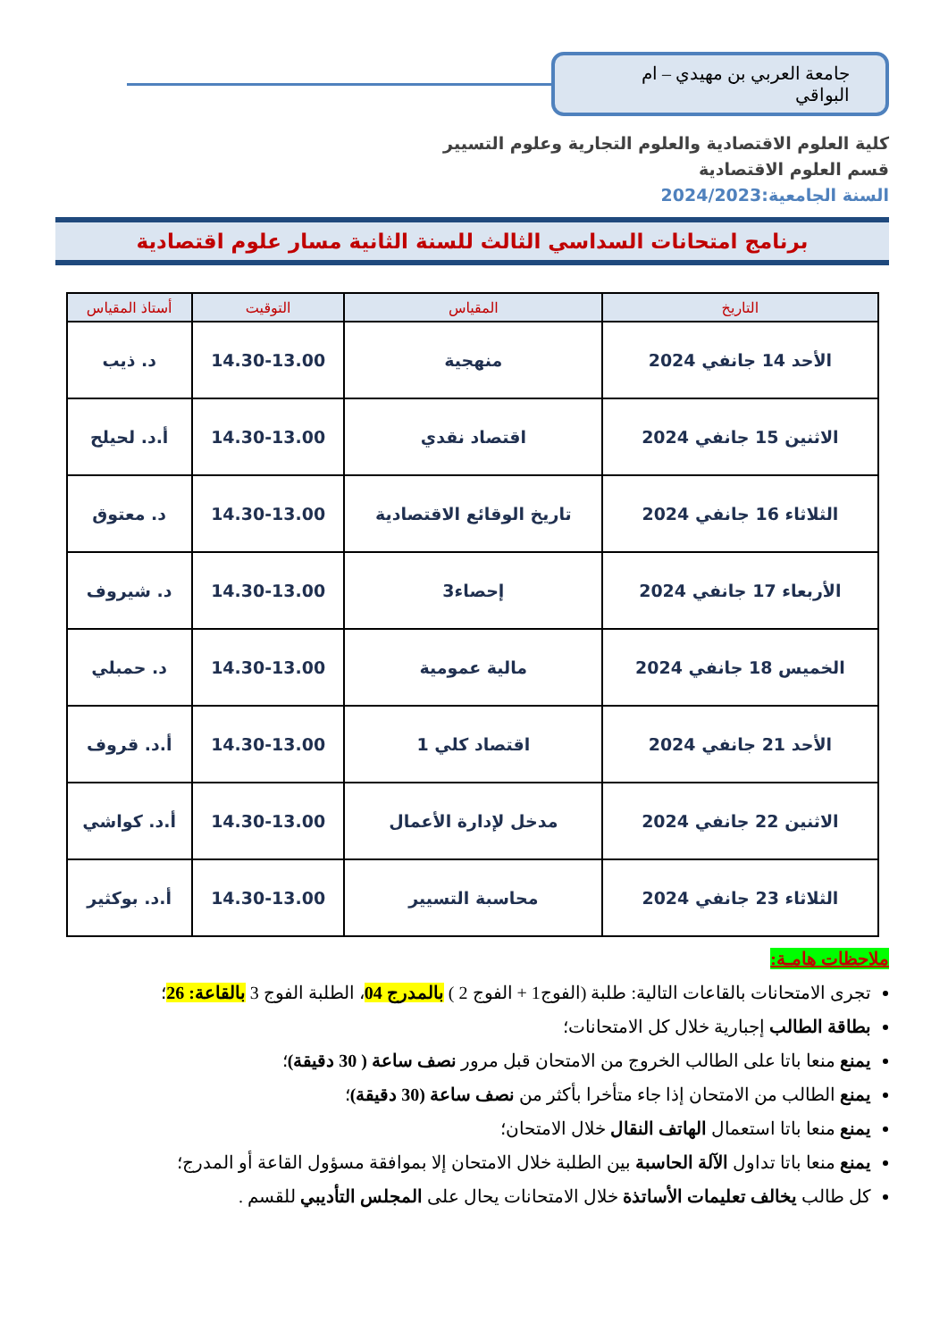جامعة العربي بن مهيدي – ام البواقي
كلية العلوم الاقتصادية والعلوم التجارية وعلوم التسيير
قسم العلوم الاقتصادية
السنة الجامعية:2024/2023
برنامج امتحانات السداسي الثالث للسنة الثانية مسار علوم اقتصادية
| التاريخ | المقياس | التوقيت | أستاذ المقياس |
| --- | --- | --- | --- |
| الأحد 14 جانفي 2024 | منهجية | 14.30-13.00 | د. ذيب |
| الاثنين 15 جانفي 2024 | اقتصاد نقدي | 14.30-13.00 | أ.د. لحيلح |
| الثلاثاء 16 جانفي 2024 | تاريخ الوقائع الاقتصادية | 14.30-13.00 | د. معتوق |
| الأربعاء 17 جانفي 2024 | إحصاء3 | 14.30-13.00 | د. شيروف |
| الخميس 18 جانفي 2024 | مالية عمومية | 14.30-13.00 | د. حمبلي |
| الأحد 21 جانفي 2024 | اقتصاد كلي 1 | 14.30-13.00 | أ.د. قروف |
| الاثنين 22 جانفي 2024 | مدخل لإدارة الأعمال | 14.30-13.00 | أ.د. كواشي |
| الثلاثاء 23 جانفي 2024 | محاسبة التسيير | 14.30-13.00 | أ.د. بوكثير |
ملاحظات هامـة:
تجرى الامتحانات بالقاعات التالية: طلبة (الفوج1 + الفوج 2 ) بالمدرج 04، الطلبة الفوج 3 بالقاعة: 26؛
بطاقة الطالب إجبارية خلال كل الامتحانات؛
يمنع منعا باتا على الطالب الخروج من الامتحان قبل مرور نصف ساعة ( 30 دقيقة)؛
يمنع الطالب من الامتحان إذا جاء متأخرا بأكثر من نصف ساعة (30 دقيقة)؛
يمنع منعا باتا استعمال الهاتف النقال خلال الامتحان؛
يمنع منعا باتا تداول الآلة الحاسبة بين الطلبة خلال الامتحان إلا بموافقة مسؤول القاعة أو المدرج؛
كل طالب يخالف تعليمات الأساتذة خلال الامتحانات يحال على المجلس التأديبي للقسم .